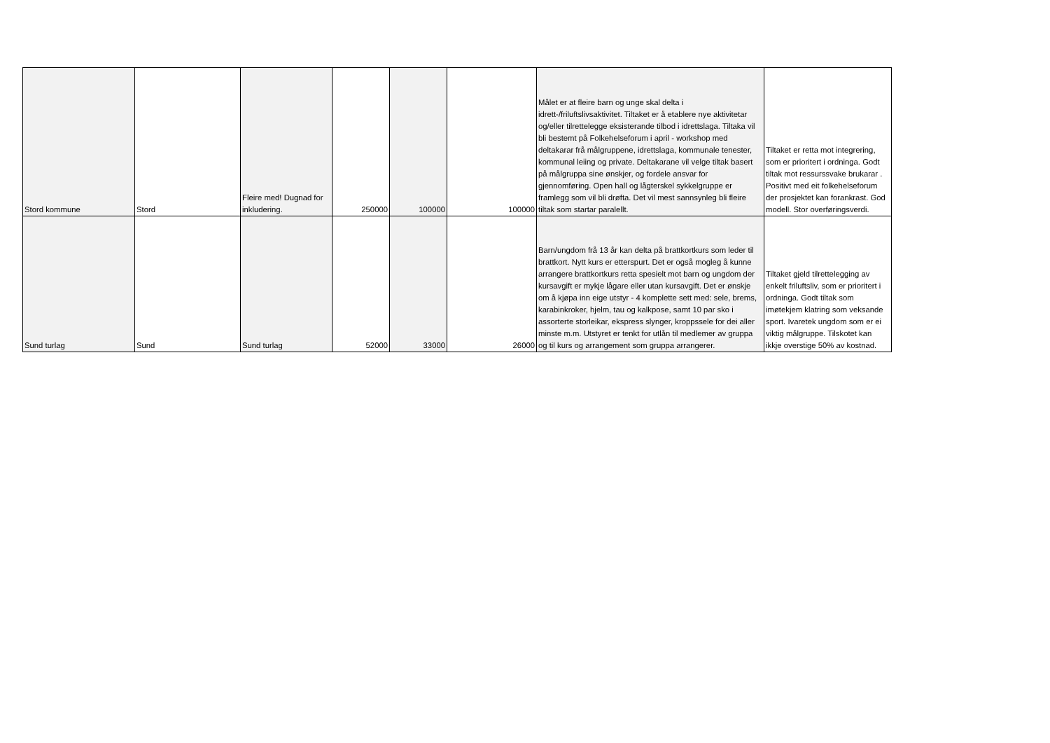| Stord kommune | Stord | Fleire med! Dugnad for inkludering. | 250000 | 100000 | 100000 | Målet er at fleire barn og unge skal delta i idrett-/friluftslivsaktivitet. Tiltaket er å etablere nye aktivitetar og/eller tilrettelegge eksisterande tilbod i idrettslaga. Tiltaka vil bli bestemt på Folkehelseforum i april - workshop med deltakarar frå målgruppene, idrettslaga, kommunale tenester, kommunal leiing og private. Deltakarane vil velge tiltak basert på målgruppa sine ønskjer, og fordele ansvar for gjennomføring. Open hall og lågterskel sykkelgruppe er framlegg som vil bli drøfta. Det vil mest sannsynleg bli fleire tiltak som startar paralellt. | Tiltaket er retta mot integrering, som er prioritert i ordninga. Godt tiltak mot ressurssvake brukarar . Positivt med eit folkehelseforum der prosjektet kan forankrast. God modell. Stor overføringsverdi. |
| Sund turlag | Sund | Sund turlag | 52000 | 33000 | 26000 | Barn/ungdom frå 13 år kan delta på brattkortkurs som leder til brattkort. Nytt kurs er etterspurt. Det er også mogleg å kunne arrangere brattkortkurs retta spesielt mot barn og ungdom der kursavgift er mykje lågare eller utan kursavgift. Det er ønskje om å kjøpa inn eige utstyr - 4 komplette sett med: sele, brems, karabinkroker, hjelm, tau og kalkpose, samt 10 par sko i assorterte storleikar, ekspress slynger, kroppssele for dei aller minste m.m. Utstyret er tenkt for utlån til medlemer av gruppa og til kurs og arrangement som gruppa arrangerer. | Tiltaket gjeld tilrettelegging av enkelt friluftsliv, som er prioritert i ordninga. Godt tiltak som imøtekjem klatring som veksande sport. Ivaretek ungdom som er ei viktig målgruppe. Tilskotet kan ikkje overstige 50% av kostnad. |